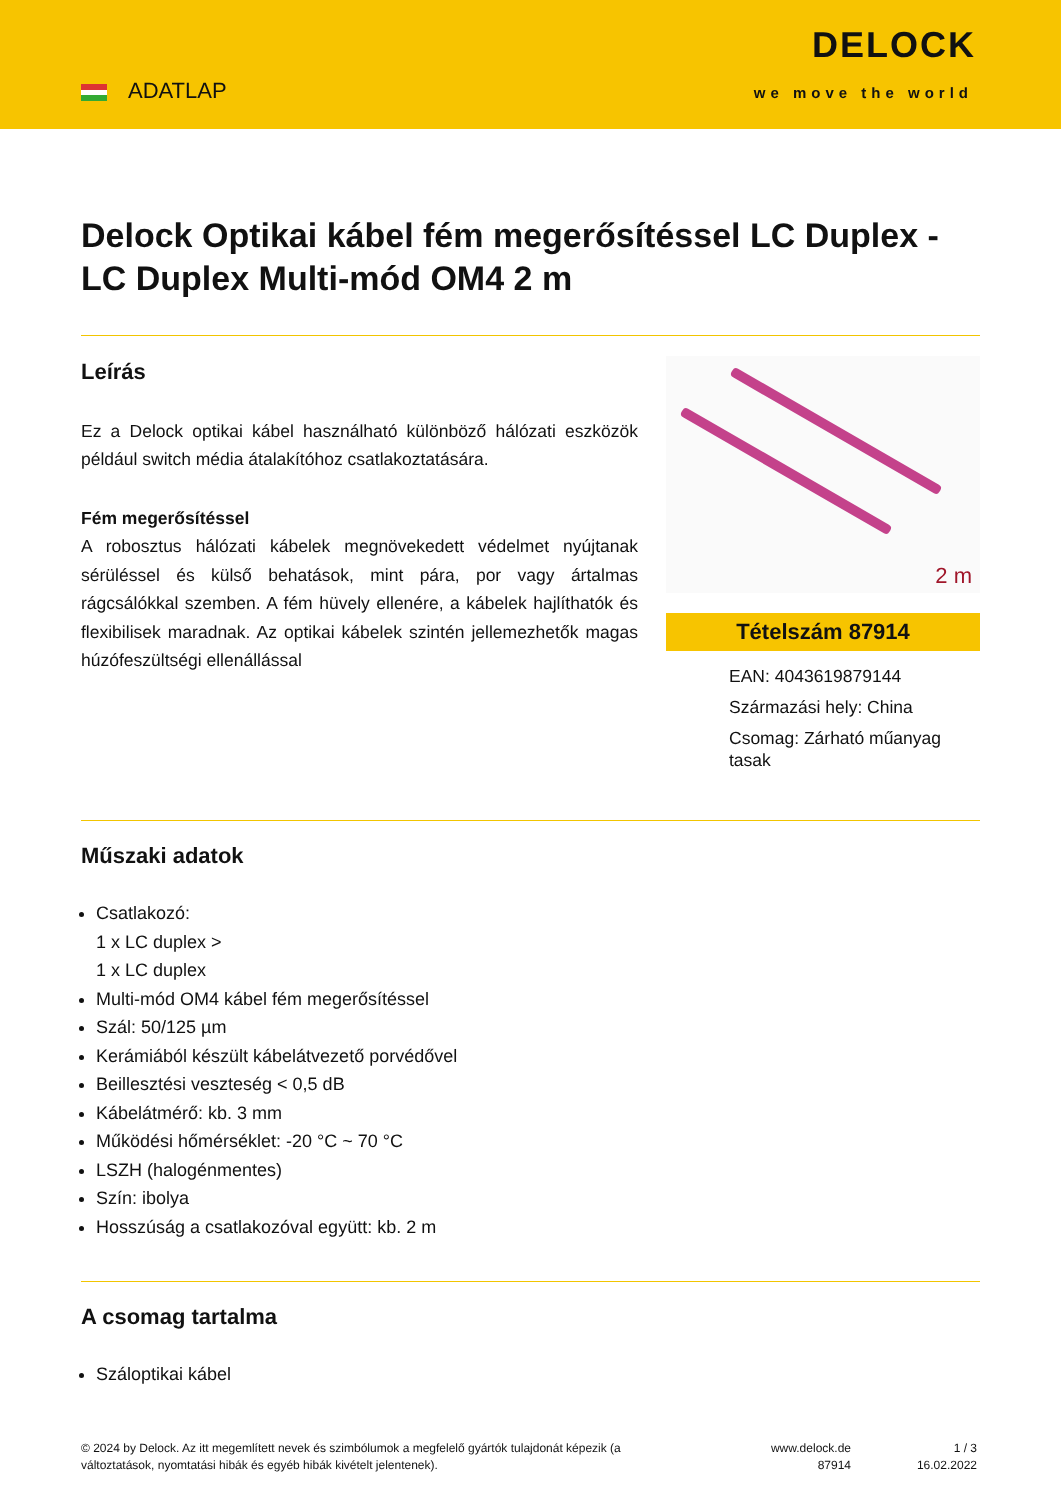ADATLAP
DELOCK
we move the world
Delock Optikai kábel fém megerősítéssel LC Duplex - LC Duplex Multi-mód OM4 2 m
Leírás
Ez a Delock optikai kábel használható különböző hálózati eszközök például switch média átalakítóhoz csatlakoztatására.
Fém megerősítéssel
A robosztus hálózati kábelek megnövekedett védelmet nyújtanak sérüléssel és külső behatások, mint pára, por vagy ártalmas rágcsálókkal szemben. A fém hüvely ellenére, a kábelek hajlíthatók és flexibilisek maradnak. Az optikai kábelek szintén jellemezhetők magas húzófeszültségi ellenállással
2 m
Tételszám 87914
EAN: 4043619879144
Származási hely: China
Csomag: Zárható műanyag tasak
Műszaki adatok
Csatlakozó:
1 x LC duplex >
1 x LC duplex
Multi-mód OM4 kábel fém megerősítéssel
Szál: 50/125 µm
Kerámiából készült kábelátvezető porvédővel
Beillesztési veszteség < 0,5 dB
Kábelátmérő: kb. 3 mm
Működési hőmérséklet: -20 °C ~ 70 °C
LSZH (halogénmentes)
Szín: ibolya
Hosszúság a csatlakozóval együtt: kb. 2 m
A csomag tartalma
Száloptikai kábel
© 2024 by Delock. Az itt megemlített nevek és szimbólumok a megfelelő gyártók tulajdonát képezik (a változtatások, nyomtatási hibák és egyéb hibák kivételt jelentenek).
www.delock.de
87914
1 / 3
16.02.2022